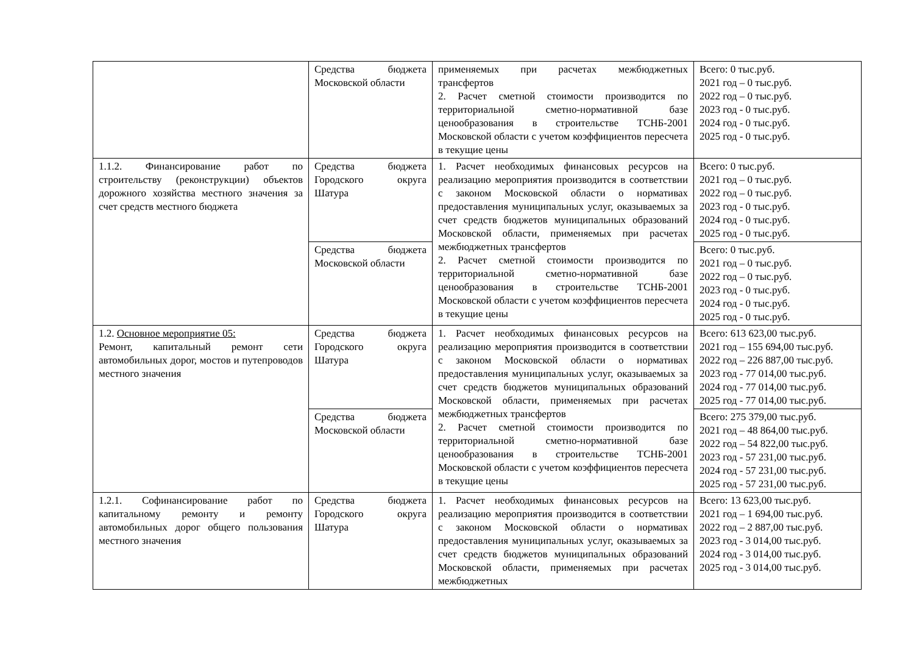| | Средства бюджета Московской области | применяемых при расчетах межбюджетных трансфертов 2. Расчет сметной стоимости производится по территориальной сметно-нормативной базе ценообразования в строительстве ТСНБ-2001 Московской области с учетом коэффициентов пересчета в текущие цены | Всего: 0 тыс.руб. 2021 год – 0 тыс.руб. 2022 год – 0 тыс.руб. 2023 год - 0 тыс.руб. 2024 год - 0 тыс.руб. 2025 год - 0 тыс.руб. |
| 1.1.2. Финансирование работ по строительству (реконструкции) объектов дорожного хозяйства местного значения за счет средств местного бюджета | Средства бюджета Городского округа Шатура | 1. Расчет необходимых финансовых ресурсов на реализацию мероприятия производится в соответствии с законом Московской области о нормативах предоставления муниципальных услуг, оказываемых за счет средств бюджетов муниципальных образований Московской области, применяемых при расчетах межбюджетных трансфертов 2. Расчет сметной стоимости производится по территориальной сметно-нормативной базе ценообразования в строительстве ТСНБ-2001 Московской области с учетом коэффициентов пересчета в текущие цены | Всего: 0 тыс.руб. 2021 год – 0 тыс.руб. 2022 год – 0 тыс.руб. 2023 год - 0 тыс.руб. 2024 год - 0 тыс.руб. 2025 год - 0 тыс.руб. |
| | Средства бюджета Московской области | | Всего: 0 тыс.руб. 2021 год – 0 тыс.руб. 2022 год – 0 тыс.руб. 2023 год - 0 тыс.руб. 2024 год - 0 тыс.руб. 2025 год - 0 тыс.руб. |
| 1.2. Основное мероприятие 05: Ремонт, капитальный ремонт сети автомобильных дорог, мостов и путепроводов местного значения | Средства бюджета Городского округа Шатура | 1. Расчет необходимых финансовых ресурсов на реализацию мероприятия производится в соответствии с законом Московской области о нормативах предоставления муниципальных услуг, оказываемых за счет средств бюджетов муниципальных образований Московской области, применяемых при расчетах межбюджетных трансфертов 2. Расчет сметной стоимости производится по территориальной сметно-нормативной базе ценообразования в строительстве ТСНБ-2001 Московской области с учетом коэффициентов пересчета в текущие цены | Всего: 613 623,00 тыс.руб. 2021 год – 155 694,00 тыс.руб. 2022 год – 226 887,00 тыс.руб. 2023 год - 77 014,00 тыс.руб. 2024 год - 77 014,00 тыс.руб. 2025 год - 77 014,00 тыс.руб. |
| | Средства бюджета Московской области | | Всего: 275 379,00 тыс.руб. 2021 год – 48 864,00 тыс.руб. 2022 год – 54 822,00 тыс.руб. 2023 год - 57 231,00 тыс.руб. 2024 год - 57 231,00 тыс.руб. 2025 год - 57 231,00 тыс.руб. |
| 1.2.1. Софинансирование работ по капитальному ремонту и ремонту автомобильных дорог общего пользования местного значения | Средства бюджета Городского округа Шатура | 1. Расчет необходимых финансовых ресурсов на реализацию мероприятия производится в соответствии с законом Московской области о нормативах предоставления муниципальных услуг, оказываемых за счет средств бюджетов муниципальных образований Московской области, применяемых при расчетах межбюджетных | Всего: 13 623,00 тыс.руб. 2021 год – 1 694,00 тыс.руб. 2022 год – 2 887,00 тыс.руб. 2023 год - 3 014,00 тыс.руб. 2024 год - 3 014,00 тыс.руб. 2025 год - 3 014,00 тыс.руб. |